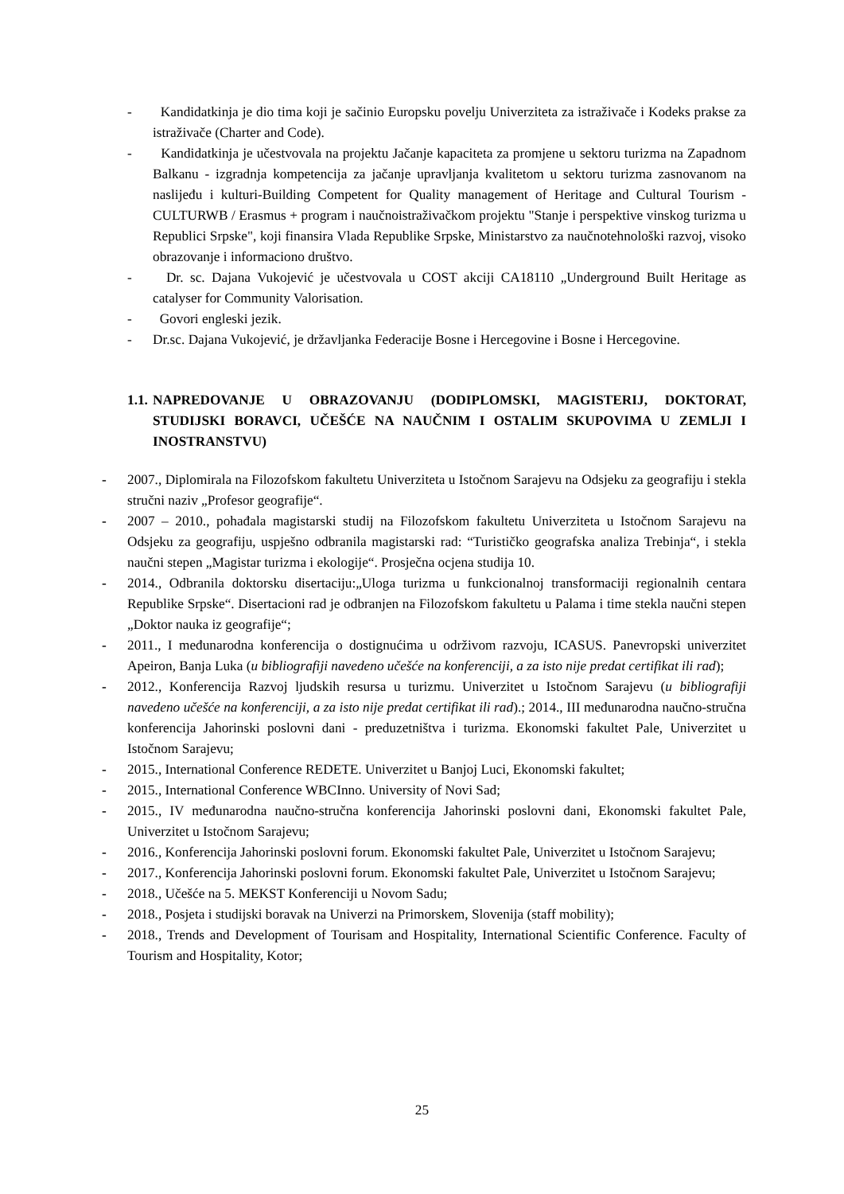- Kandidatkinja je dio tima koji je sačinio Europsku povelju Univerziteta za istraživače i Kodeks prakse za istraživače (Charter and Code).
- Kandidatkinja je učestvovala na projektu Jačanje kapaciteta za promjene u sektoru turizma na Zapadnom Balkanu - izgradnja kompetencija za jačanje upravljanja kvalitetom u sektoru turizma zasnovanom na naslijeđu i kulturi-Building Competent for Quality management of Heritage and Cultural Tourism - CULTURWB / Erasmus + program i naučnoistraživačkom projektu "Stanje i perspektive vinskog turizma u Republici Srpske", koji finansira Vlada Republike Srpske, Ministarstvo za naučnotehnološki razvoj, visoko obrazovanje i informaciono društvo.
- Dr. sc. Dajana Vukojević je učestvovala u COST akciji CA18110 „Underground Built Heritage as catalyser for Community Valorisation.
- Govori engleski jezik.
- Dr.sc. Dajana Vukojević, je državljanka Federacije Bosne i Hercegovine i Bosne i Hercegovine.
1.1. NAPREDOVANJE U OBRAZOVANJU (DODIPLOMSKI, MAGISTERIJ, DOKTORAT, STUDIJSKI BORAVCI, UČEŠĆE NA NAUČNIM I OSTALIM SKUPOVIMA U ZEMLJI I INOSTRANSTVU)
- 2007., Diplomirala na Filozofskom fakultetu Univerziteta u Istočnom Sarajevu na Odsjeku za geografiju i stekla stručni naziv „Profesor geografije“.
- 2007 – 2010., pohađala magistarski studij na Filozofskom fakultetu Univerziteta u Istočnom Sarajevu na Odsjeku za geografiju, uspješno odbranila magistarski rad: “Turističko geografska analiza Trebinja“, i stekla naučni stepen „Magistar turizma i ekologije“. Prosječna ocjena studija 10.
- 2014., Odbranila doktorsku disertaciju:„Uloga turizma u funkcionalnoj transformaciji regionalnih centara Republike Srpske“. Disertacioni rad je odbranjen na Filozofskom fakultetu u Palama i time stekla naučni stepen „Doktor nauka iz geografije“;
- 2011., I međunarodna konferencija o dostignućima u održivom razvoju, ICASUS. Panevropski univerzitet Apeiron, Banja Luka (u bibliografiji navedeno učešće na konferenciji, a za isto nije predat certifikat ili rad);
- 2012., Konferencija Razvoj ljudskih resursa u turizmu. Univerzitet u Istočnom Sarajevu (u bibliografiji navedeno učešće na konferenciji, a za isto nije predat certifikat ili rad).; 2014., III međunarodna naučno-stručna konferencija Jahorinski poslovni dani - preduzetništva i turizma. Ekonomski fakultet Pale, Univerzitet u Istočnom Sarajevu;
- 2015., International Conference REDETE. Univerzitet u Banjoj Luci, Ekonomski fakultet;
- 2015., International Conference WBCInno. University of Novi Sad;
- 2015., IV međunarodna naučno-stručna konferencija Jahorinski poslovni dani, Ekonomski fakultet Pale, Univerzitet u Istočnom Sarajevu;
- 2016., Konferencija Jahorinski poslovni forum. Ekonomski fakultet Pale, Univerzitet u Istočnom Sarajevu;
- 2017., Konferencija Jahorinski poslovni forum. Ekonomski fakultet Pale, Univerzitet u Istočnom Sarajevu;
- 2018., Učešće na 5. MEKST Konferenciji u Novom Sadu;
- 2018., Posjeta i studijski boravak na Univerzi na Primorskem, Slovenija (staff mobility);
- 2018., Trends and Development of Tourisam and Hospitality, International Scientific Conference. Faculty of Tourism and Hospitality, Kotor;
25